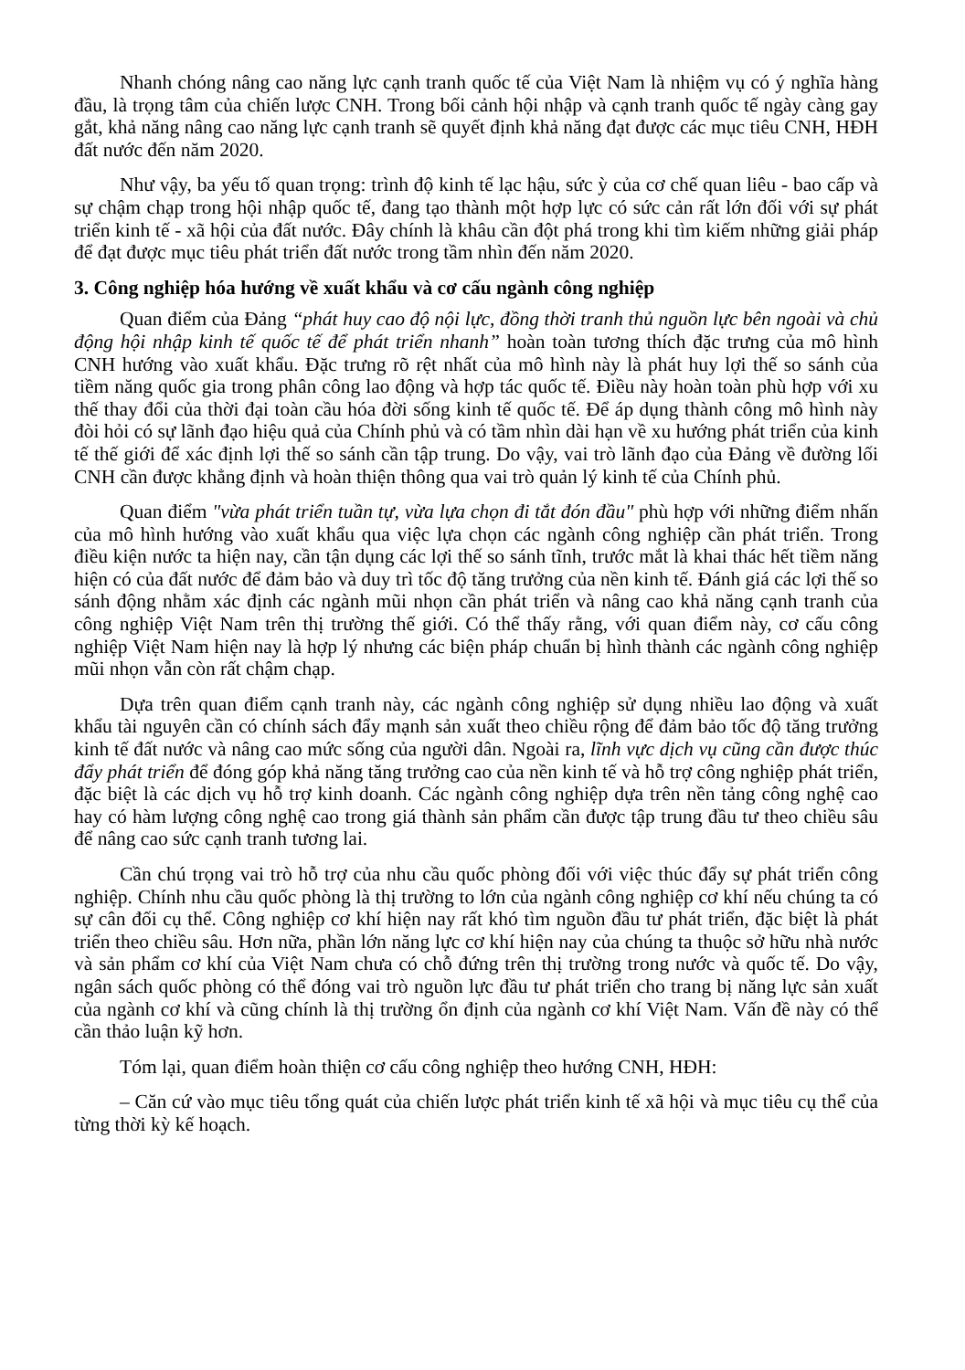Nhanh chóng nâng cao năng lực cạnh tranh quốc tế của Việt Nam là nhiệm vụ có ý nghĩa hàng đầu, là trọng tâm của chiến lược CNH. Trong bối cảnh hội nhập và cạnh tranh quốc tế ngày càng gay gắt, khả năng nâng cao năng lực cạnh tranh sẽ quyết định khả năng đạt được các mục tiêu CNH, HĐH đất nước đến năm 2020.
Như vậy, ba yếu tố quan trọng: trình độ kinh tế lạc hậu, sức ỳ của cơ chế quan liêu - bao cấp và sự chậm chạp trong hội nhập quốc tế, đang tạo thành một hợp lực có sức cản rất lớn đối với sự phát triển kinh tế - xã hội của đất nước. Đây chính là khâu cần đột phá trong khi tìm kiếm những giải pháp để đạt được mục tiêu phát triển đất nước trong tầm nhìn đến năm 2020.
3. Công nghiệp hóa hướng về xuất khẩu và cơ cấu ngành công nghiệp
Quan điểm của Đảng “phát huy cao độ nội lực, đồng thời tranh thủ nguồn lực bên ngoài và chủ động hội nhập kinh tế quốc tế để phát triển nhanh” hoàn toàn tương thích đặc trưng của mô hình CNH hướng vào xuất khẩu. Đặc trưng rõ rệt nhất của mô hình này là phát huy lợi thế so sánh của tiềm năng quốc gia trong phân công lao động và hợp tác quốc tế. Điều này hoàn toàn phù hợp với xu thế thay đổi của thời đại toàn cầu hóa đời sống kinh tế quốc tế. Để áp dụng thành công mô hình này đòi hỏi có sự lãnh đạo hiệu quả của Chính phủ và có tầm nhìn dài hạn về xu hướng phát triển của kinh tế thế giới để xác định lợi thế so sánh cần tập trung. Do vậy, vai trò lãnh đạo của Đảng về đường lối CNH cần được khẳng định và hoàn thiện thông qua vai trò quản lý kinh tế của Chính phủ.
Quan điểm "vừa phát triển tuần tự, vừa lựa chọn đi tắt đón đầu" phù hợp với những điểm nhấn của mô hình hướng vào xuất khẩu qua việc lựa chọn các ngành công nghiệp cần phát triển. Trong điều kiện nước ta hiện nay, cần tận dụng các lợi thế so sánh tĩnh, trước mắt là khai thác hết tiềm năng hiện có của đất nước để đảm bảo và duy trì tốc độ tăng trưởng của nền kinh tế. Đánh giá các lợi thế so sánh động nhằm xác định các ngành mũi nhọn cần phát triển và nâng cao khả năng cạnh tranh của công nghiệp Việt Nam trên thị trường thế giới. Có thể thấy rằng, với quan điểm này, cơ cấu công nghiệp Việt Nam hiện nay là hợp lý nhưng các biện pháp chuẩn bị hình thành các ngành công nghiệp mũi nhọn vẫn còn rất chậm chạp.
Dựa trên quan điểm cạnh tranh này, các ngành công nghiệp sử dụng nhiều lao động và xuất khẩu tài nguyên cần có chính sách đẩy mạnh sản xuất theo chiều rộng để đảm bảo tốc độ tăng trưởng kinh tế đất nước và nâng cao mức sống của người dân. Ngoài ra, lĩnh vực dịch vụ cũng cần được thúc đẩy phát triển để đóng góp khả năng tăng trưởng cao của nền kinh tế và hỗ trợ công nghiệp phát triển, đặc biệt là các dịch vụ hỗ trợ kinh doanh. Các ngành công nghiệp dựa trên nền tảng công nghệ cao hay có hàm lượng công nghệ cao trong giá thành sản phẩm cần được tập trung đầu tư theo chiều sâu để nâng cao sức cạnh tranh tương lai.
Cần chú trọng vai trò hỗ trợ của nhu cầu quốc phòng đối với việc thúc đẩy sự phát triển công nghiệp. Chính nhu cầu quốc phòng là thị trường to lớn của ngành công nghiệp cơ khí nếu chúng ta có sự cân đối cụ thể. Công nghiệp cơ khí hiện nay rất khó tìm nguồn đầu tư phát triển, đặc biệt là phát triển theo chiều sâu. Hơn nữa, phần lớn năng lực cơ khí hiện nay của chúng ta thuộc sở hữu nhà nước và sản phẩm cơ khí của Việt Nam chưa có chỗ đứng trên thị trường trong nước và quốc tế. Do vậy, ngân sách quốc phòng có thể đóng vai trò nguồn lực đầu tư phát triển cho trang bị năng lực sản xuất của ngành cơ khí và cũng chính là thị trường ổn định của ngành cơ khí Việt Nam. Vấn đề này có thể cần thảo luận kỹ hơn.
Tóm lại, quan điểm hoàn thiện cơ cấu công nghiệp theo hướng CNH, HĐH:
– Căn cứ vào mục tiêu tổng quát của chiến lược phát triển kinh tế xã hội và mục tiêu cụ thể của từng thời kỳ kế hoạch.